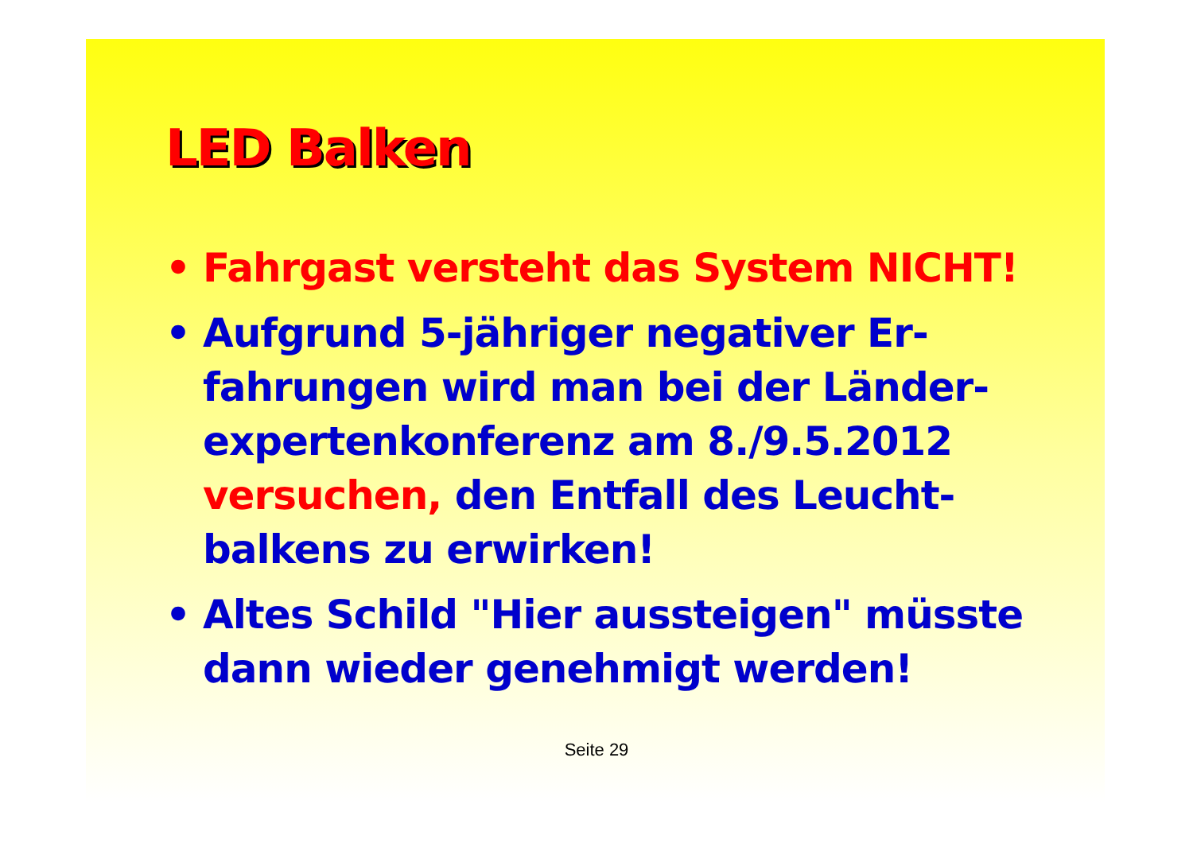LED Balken
• Fahrgast versteht das System NICHT!
• Aufgrund 5-jähriger negativer Er-fahrungen wird man bei der Länder-expertenkonferenz am 8./9.5.2012 versuchen, den Entfall des Leucht-balkens zu erwirken!
• Altes Schild "Hier aussteigen" müsste dann wieder genehmigt werden!
Seite 29